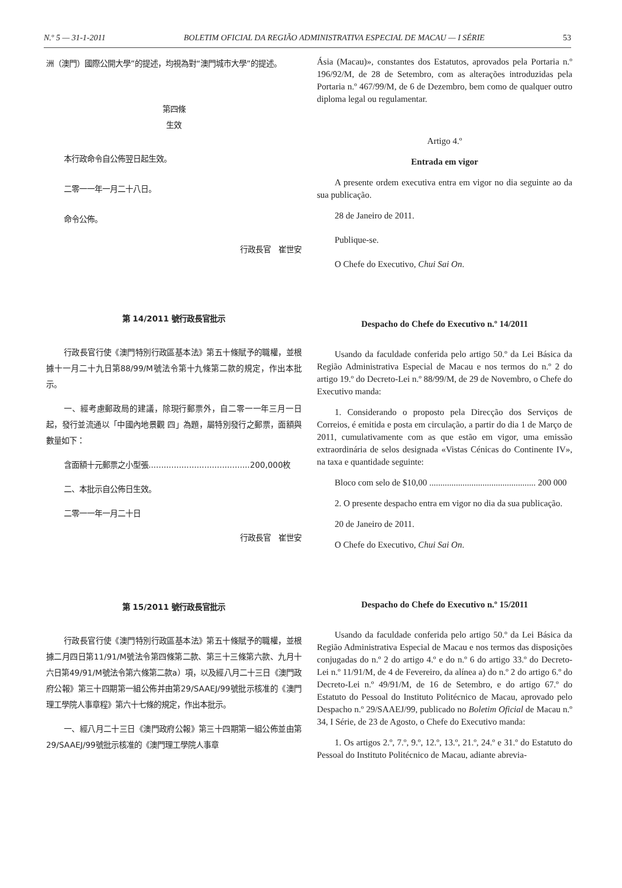N.º 5 — 31-1-2011 BOLETIM OFICIAL DA REGIÃO ADMINISTRATIVA ESPECIAL DE MACAU — I SÉRIE 53
洲（澳門）國際公開大學”的提述，均視為對“澳門城市大學”的提述。
第四條
生效
本行政命令自公佈翌日起生效。
二零一一年一月二十八日。
命令公佈。
行政長官　崔世安
第 14/2011 號行政長官批示
行政長官行使《澳門特別行政區基本法》第五十條賦予的職權，並根據十一月二十九日第88/99/M號法令第十九條第二款的規定，作出本批示。
一、經考慮郵政局的建議，除現行郵票外，自二零一一年三月一日起，發行並流通以「中國內地景觀 四」為題，屬特別發行之郵票，面額與數量如下：
含面額十元郵票之小型張........................................200,000枚
二、本批示自公佈日生效。
二零一一年一月二十日
行政長官　崔世安
第 15/2011 號行政長官批示
行政長官行使《澳門特別行政區基本法》第五十條賦予的職權，並根據二月四日第11/91/M號法令第四條第二款、第三十三條第六款、九月十六日第49/91/M號法令第六條第二款a）項，以及經八月二十三日《澳門政府公報》第三十四期第一組公佈并由第29/SAAEJ/99號批示核准的《澳門理工學院人事章程》第六十七條的規定，作出本批示。
一、經八月二十三日《澳門政府公報》第三十四期第一組公佈並由第29/SAAEJ/99號批示核准的《澳門理工學院人事章
Ásia (Macau)», constantes dos Estatutos, aprovados pela Portaria n.º 196/92/M, de 28 de Setembro, com as alterações introduzidas pela Portaria n.º 467/99/M, de 6 de Dezembro, bem como de qualquer outro diploma legal ou regulamentar.
Artigo 4.º
Entrada em vigor
A presente ordem executiva entra em vigor no dia seguinte ao da sua publicação.
28 de Janeiro de 2011.
Publique-se.
O Chefe do Executivo, Chui Sai On.
Despacho do Chefe do Executivo n.º 14/2011
Usando da faculdade conferida pelo artigo 50.º da Lei Básica da Região Administrativa Especial de Macau e nos termos do n.º 2 do artigo 19.º do Decreto-Lei n.º 88/99/M, de 29 de Novembro, o Chefe do Executivo manda:
1. Considerando o proposto pela Direcção dos Serviços de Correios, é emitida e posta em circulação, a partir do dia 1 de Março de 2011, cumulativamente com as que estão em vigor, uma emissão extraordinária de selos designada «Vistas Cénicas do Continente IV», na taxa e quantidade seguinte:
Bloco com selo de $10,00 ................................................ 200 000
2. O presente despacho entra em vigor no dia da sua publicação.
20 de Janeiro de 2011.
O Chefe do Executivo, Chui Sai On.
Despacho do Chefe do Executivo n.º 15/2011
Usando da faculdade conferida pelo artigo 50.º da Lei Básica da Região Administrativa Especial de Macau e nos termos das disposições conjugadas do n.º 2 do artigo 4.º e do n.º 6 do artigo 33.º do Decreto-Lei n.º 11/91/M, de 4 de Fevereiro, da alínea a) do n.º 2 do artigo 6.º do Decreto-Lei n.º 49/91/M, de 16 de Setembro, e do artigo 67.º do Estatuto do Pessoal do Instituto Politécnico de Macau, aprovado pelo Despacho n.º 29/SAAEJ/99, publicado no Boletim Oficial de Macau n.º 34, I Série, de 23 de Agosto, o Chefe do Executivo manda:
1. Os artigos 2.º, 7.º, 9.º, 12.º, 13.º, 21.º, 24.º e 31.º do Estatuto do Pessoal do Instituto Politécnico de Macau, adiante abrevia-